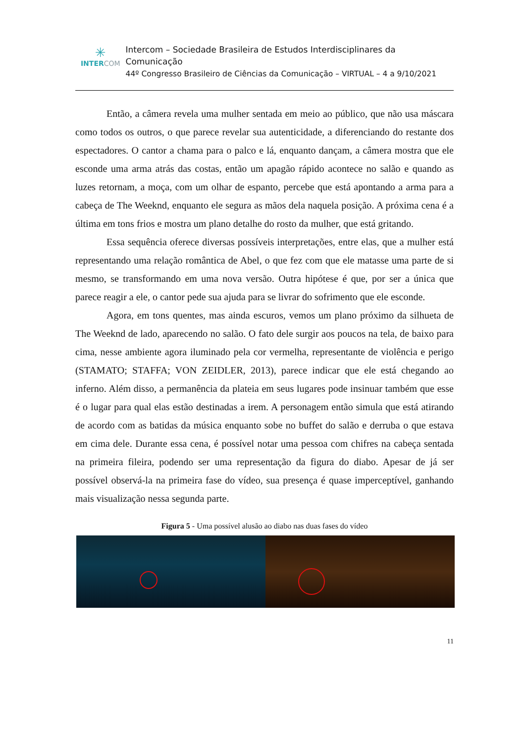✳
INTERCOM
Intercom – Sociedade Brasileira de Estudos Interdisciplinares da Comunicação
44º Congresso Brasileiro de Ciências da Comunicação – VIRTUAL – 4 a 9/10/2021
Então, a câmera revela uma mulher sentada em meio ao público, que não usa máscara como todos os outros, o que parece revelar sua autenticidade, a diferenciando do restante dos espectadores. O cantor a chama para o palco e lá, enquanto dançam, a câmera mostra que ele esconde uma arma atrás das costas, então um apagão rápido acontece no salão e quando as luzes retornam, a moça, com um olhar de espanto, percebe que está apontando a arma para a cabeça de The Weeknd, enquanto ele segura as mãos dela naquela posição. A próxima cena é a última em tons frios e mostra um plano detalhe do rosto da mulher, que está gritando.
Essa sequência oferece diversas possíveis interpretações, entre elas, que a mulher está representando uma relação romântica de Abel, o que fez com que ele matasse uma parte de si mesmo, se transformando em uma nova versão. Outra hipótese é que, por ser a única que parece reagir a ele, o cantor pede sua ajuda para se livrar do sofrimento que ele esconde.
Agora, em tons quentes, mas ainda escuros, vemos um plano próximo da silhueta de The Weeknd de lado, aparecendo no salão. O fato dele surgir aos poucos na tela, de baixo para cima, nesse ambiente agora iluminado pela cor vermelha, representante de violência e perigo (STAMATO; STAFFA; VON ZEIDLER, 2013), parece indicar que ele está chegando ao inferno. Além disso, a permanência da plateia em seus lugares pode insinuar também que esse é o lugar para qual elas estão destinadas a irem. A personagem então simula que está atirando de acordo com as batidas da música enquanto sobe no buffet do salão e derruba o que estava em cima dele. Durante essa cena, é possível notar uma pessoa com chifres na cabeça sentada na primeira fileira, podendo ser uma representação da figura do diabo. Apesar de já ser possível observá-la na primeira fase do vídeo, sua presença é quase imperceptível, ganhando mais visualização nessa segunda parte.
Figura 5 - Uma possível alusão ao diabo nas duas fases do vídeo
11